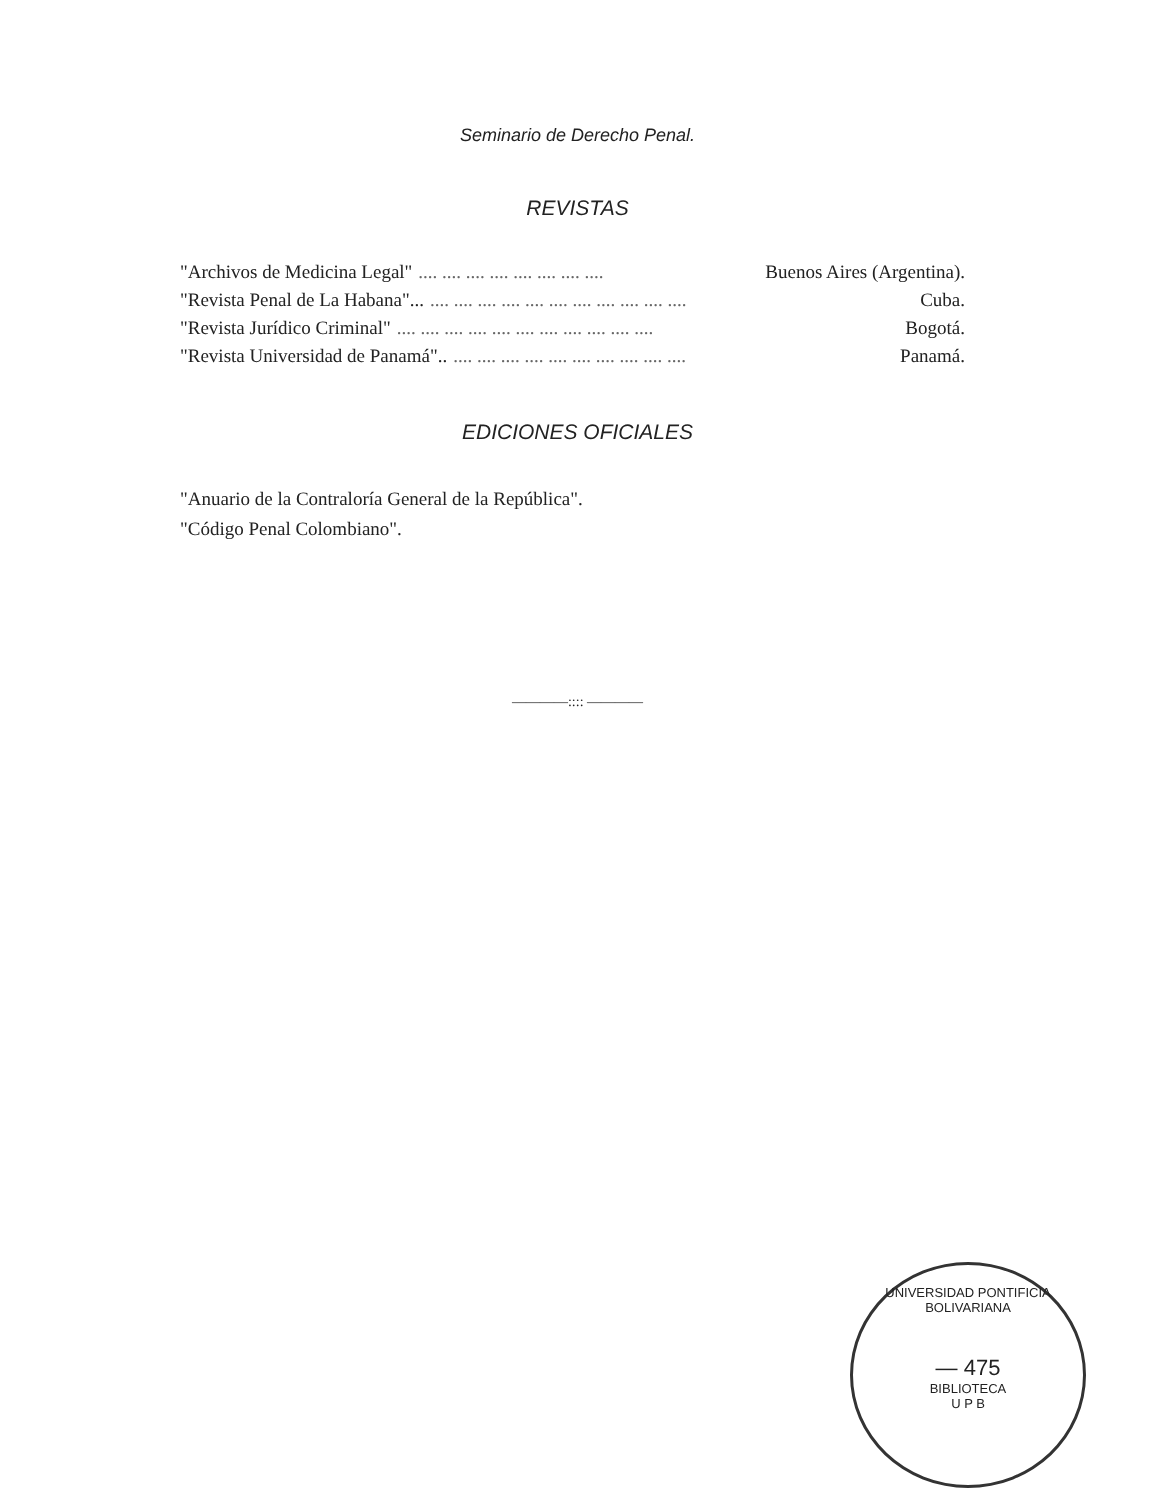Seminario de Derecho Penal.
REVISTAS
"Archivos de Medicina Legal".... .... .... .... .... .... .... .... Buenos Aires (Argentina).
"Revista Penal de La Habana"....... .... .... .... .... .... .... .... .... .... .... Cuba.
"Revista Jurídico Criminal".... .... .... .... .... .... .... .... .... .... .... Bogotá.
"Revista Universidad de Panamá"...... .... .... .... .... .... .... .... .... .... Panamá.
EDICIONES OFICIALES
"Anuario de la Contraloría General de la República".
"Código Penal Colombiano".
————:::: ————
UNIVERSIDAD PONTIFICIA BOLIVARIANA
— 475
BIBLIOTECA
U P B